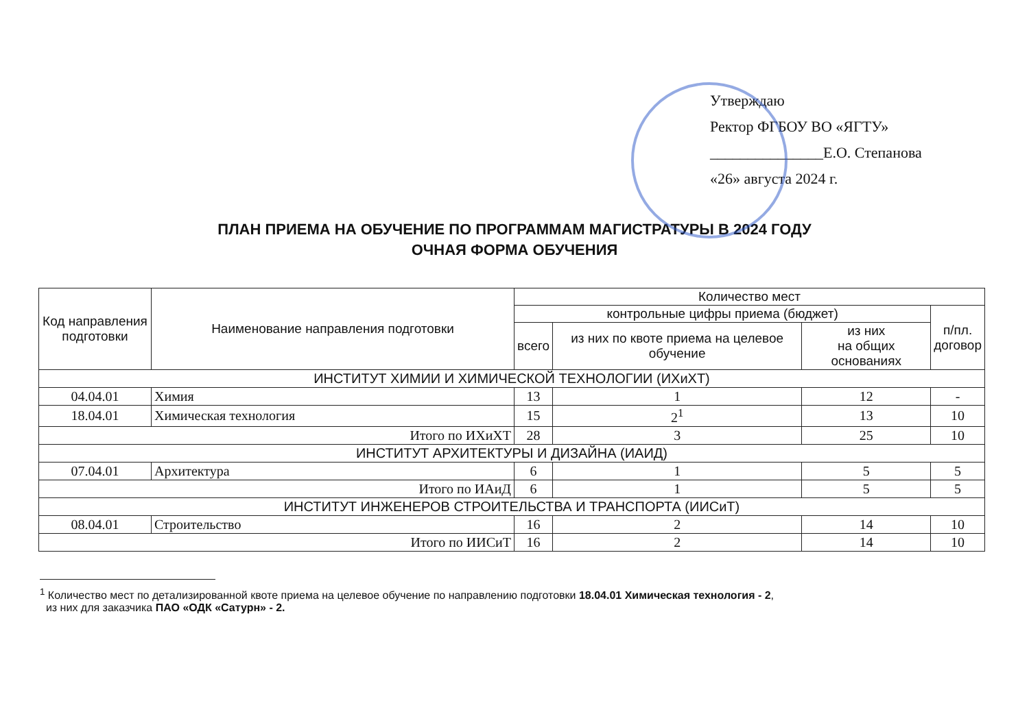Утверждаю
Ректор ФГБОУ ВО «ЯГТУ»
_______________Е.О. Степанова
«26» августа 2024 г.
ПЛАН ПРИЕМА НА ОБУЧЕНИЕ ПО ПРОГРАММАМ МАГИСТРАТУРЫ В 2024 ГОДУ
ОЧНАЯ ФОРМА ОБУЧЕНИЯ
| Код направления подготовки | Наименование направления подготовки | Количество мест | | | |
| --- | --- | --- | --- | --- | --- |
| | | контрольные цифры приема (бюджет) | | | п/пл. договор |
| | | всего | из них по квоте приема на целевое обучение | из них на общих основаниях | |
| ИНСТИТУТ ХИМИИ И ХИМИЧЕСКОЙ ТЕХНОЛОГИИ (ИХиХТ) | | | | | |
| 04.04.01 | Химия | 13 | 1 | 12 | - |
| 18.04.01 | Химическая технология | 15 | 2<sup>1</sup> | 13 | 10 |
| Итого по ИХиХТ | | 28 | 3 | 25 | 10 |
| ИНСТИТУТ АРХИТЕКТУРЫ И ДИЗАЙНА (ИАИД) | | | | | |
| 07.04.01 | Архитектура | 6 | 1 | 5 | 5 |
| Итого по ИАиД | | 6 | 1 | 5 | 5 |
| ИНСТИТУТ ИНЖЕНЕРОВ СТРОИТЕЛЬСТВА И ТРАНСПОРТА (ИИСиТ) | | | | | |
| 08.04.01 | Строительство | 16 | 2 | 14 | 10 |
| Итого по ИИСиТ | | 16 | 2 | 14 | 10 |
<sup>1</sup> Количество мест по детализированной квоте приема на целевое обучение по направлению подготовки 18.04.01 Химическая технология - 2,
из них для заказчика ПАО «ОДК «Сатурн» - 2.